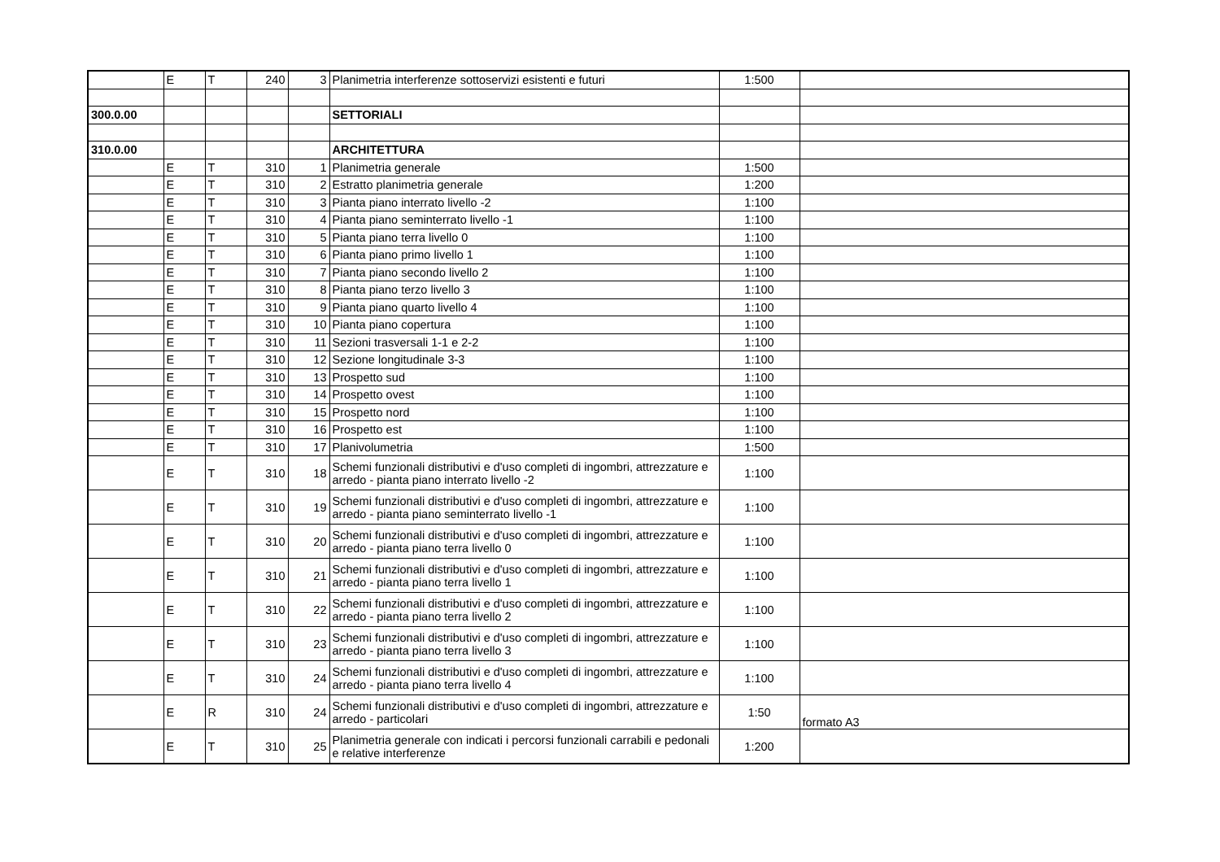| | E | T | 240 | 3 | Planimetria interferenze sottoservizi esistenti e futuri | 1:500 | |
| 300.0.00 | | | | | SETTORIALI | | |
| 310.0.00 | | | | | ARCHITETTURA | | |
| | E | T | 310 | 1 | Planimetria generale | 1:500 | |
| | E | T | 310 | 2 | Estratto planimetria generale | 1:200 | |
| | E | T | 310 | 3 | Pianta piano interrato livello -2 | 1:100 | |
| | E | T | 310 | 4 | Pianta piano seminterrato livello -1 | 1:100 | |
| | E | T | 310 | 5 | Pianta piano terra livello 0 | 1:100 | |
| | E | T | 310 | 6 | Pianta piano primo livello 1 | 1:100 | |
| | E | T | 310 | 7 | Pianta piano secondo livello 2 | 1:100 | |
| | E | T | 310 | 8 | Pianta piano terzo livello 3 | 1:100 | |
| | E | T | 310 | 9 | Pianta piano quarto livello 4 | 1:100 | |
| | E | T | 310 | 10 | Pianta piano copertura | 1:100 | |
| | E | T | 310 | 11 | Sezioni trasversali 1-1 e 2-2 | 1:100 | |
| | E | T | 310 | 12 | Sezione longitudinale 3-3 | 1:100 | |
| | E | T | 310 | 13 | Prospetto sud | 1:100 | |
| | E | T | 310 | 14 | Prospetto ovest | 1:100 | |
| | E | T | 310 | 15 | Prospetto nord | 1:100 | |
| | E | T | 310 | 16 | Prospetto est | 1:100 | |
| | E | T | 310 | 17 | Planivolumetria | 1:500 | |
| | E | T | 310 | 18 | Schemi funzionali distributivi e d'uso completi di ingombri, attrezzature e arredo - pianta piano interrato livello -2 | 1:100 | |
| | E | T | 310 | 19 | Schemi funzionali distributivi e d'uso completi di ingombri, attrezzature e arredo - pianta piano seminterrato livello -1 | 1:100 | |
| | E | T | 310 | 20 | Schemi funzionali distributivi e d'uso completi di ingombri, attrezzature e arredo - pianta piano terra livello 0 | 1:100 | |
| | E | T | 310 | 21 | Schemi funzionali distributivi e d'uso completi di ingombri, attrezzature e arredo - pianta piano terra livello 1 | 1:100 | |
| | E | T | 310 | 22 | Schemi funzionali distributivi e d'uso completi di ingombri, attrezzature e arredo - pianta piano terra livello 2 | 1:100 | |
| | E | T | 310 | 23 | Schemi funzionali distributivi e d'uso completi di ingombri, attrezzature e arredo - pianta piano terra livello 3 | 1:100 | |
| | E | T | 310 | 24 | Schemi funzionali distributivi e d'uso completi di ingombri, attrezzature e arredo - pianta piano terra livello 4 | 1:100 | |
| | E | R | 310 | 24 | Schemi funzionali distributivi e d'uso completi di ingombri, attrezzature e arredo - particolari | 1:50 | formato A3 |
| | E | T | 310 | 25 | Planimetria generale con indicati i percorsi funzionali carrabili e pedonali e relative interferenze | 1:200 | |